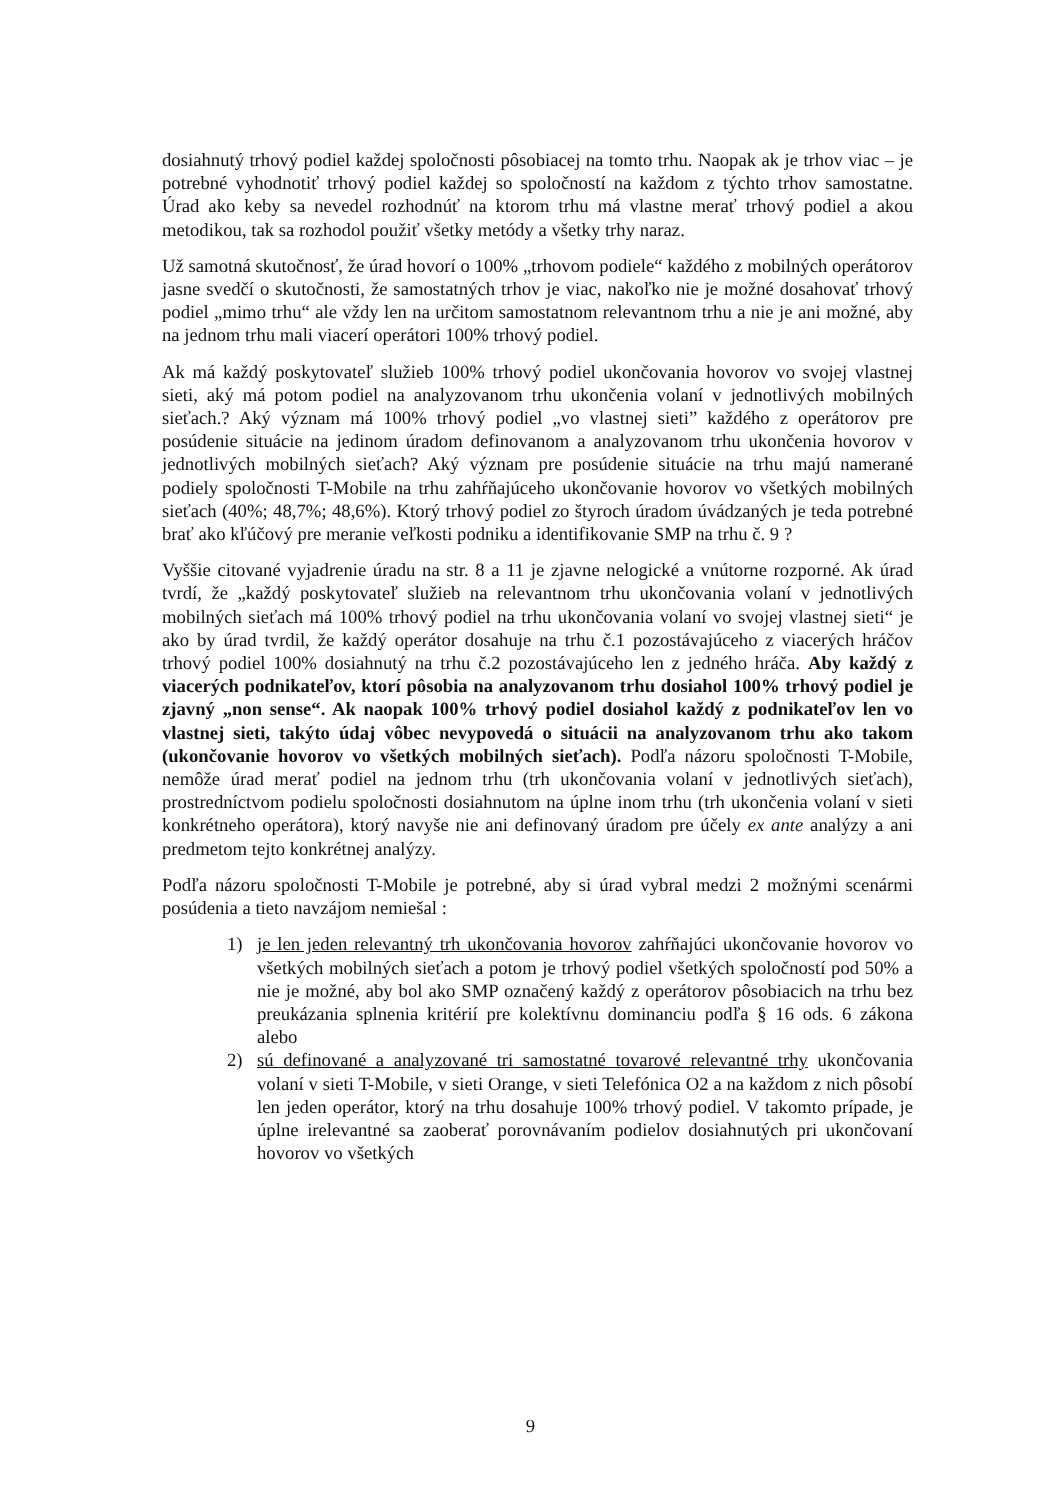dosiahnutý trhový podiel každej spoločnosti pôsobiacej na tomto trhu. Naopak ak je trhov viac – je potrebné vyhodnotiť trhový podiel každej so spoločností na každom z týchto trhov samostatne. Úrad ako keby sa nevedel rozhodnúť na ktorom trhu má vlastne merať trhový podiel a akou metodikou, tak sa rozhodol použiť všetky metódy a všetky trhy naraz.
Už samotná skutočnosť, že úrad hovorí o 100% „trhovom podiele“ každého z mobilných operátorov jasne svedčí o skutočnosti, že samostatných trhov je viac, nakoľko nie je možné dosahovať trhový podiel „mimo trhu“ ale vždy len na určitom samostatnom relevantnom trhu a nie je ani možné, aby na jednom trhu mali viacerí operátori 100% trhový podiel.
Ak má každý poskytovateľ služieb 100% trhový podiel ukončovania hovorov vo svojej vlastnej sieti, aký má potom podiel na analyzovanom trhu ukončenia volaní v jednotlivých mobilných sieťach.? Aký význam má 100% trhový podiel „vo vlastnej sieti” každého z operátorov pre posúdenie situácie na jedinom úradom definovanom a analyzovanom trhu ukončenia hovorov v jednotlivých mobilných sieťach? Aký význam pre posúdenie situácie na trhu majú namerané podiely spoločnosti T-Mobile na trhu zahŕňajúceho ukončovanie hovorov vo všetkých mobilných sieťach (40%; 48,7%; 48,6%). Ktorý trhový podiel zo štyroch úradom úvádzaných je teda potrebné brať ako kľúčový pre meranie veľkosti podniku a identifikovanie SMP na trhu č. 9 ?
Vyššie citované vyjadrenie úradu na str. 8 a 11 je zjavne nelogické a vnútorne rozporné. Ak úrad tvrdí, že „každý poskytovateľ služieb na relevantnom trhu ukončovania volaní v jednotlivých mobilných sieťach má 100% trhový podiel na trhu ukončovania volaní vo svojej vlastnej sieti“ je ako by úrad tvrdil, že každý operátor dosahuje na trhu č.1 pozostávajúceho z viacerých hráčov trhový podiel 100% dosiahnutý na trhu č.2 pozostávajúceho len z jedného hráča. Aby každý z viacerých podnikateľov, ktorí pôsobia na analyzovanom trhu dosiahol 100% trhový podiel je zjavný „non sense“. Ak naopak 100% trhový podiel dosiahol každý z podnikateľov len vo vlastnej sieti, takýto údaj vôbec nevypovedá o situácii na analyzovanom trhu ako takom (ukončovanie hovorov vo všetkých mobilných sieťach). Podľa názoru spoločnosti T-Mobile, nemôže úrad merať podiel na jednom trhu (trh ukončovania volaní v jednotlivých sieťach), prostredníctvom podielu spoločnosti dosiahnutom na úplne inom trhu (trh ukončenia volaní v sieti konkrétneho operátora), ktorý navyše nie ani definovaný úradom pre účely ex ante analýzy a ani predmetom tejto konkrétnej analýzy.
Podľa názoru spoločnosti T-Mobile je potrebné, aby si úrad vybral medzi 2 možnými scenármi posúdenia a tieto navzájom nemiešal :
1) je len jeden relevantný trh ukončovania hovorov zahŕňajúci ukončovanie hovorov vo všetkých mobilných sieťach a potom je trhový podiel všetkých spoločností pod 50% a nie je možné, aby bol ako SMP označený každý z operátorov pôsobiacich na trhu bez preukázania splnenia kritérií pre kolektívnu dominanciu podľa § 16 ods. 6 zákona alebo
2) sú definované a analyzované tri samostatné tovarové relevantné trhy ukončovania volaní v sieti T-Mobile, v sieti Orange, v sieti Telefónica O2 a na každom z nich pôsobí len jeden operátor, ktorý na trhu dosahuje 100% trhový podiel. V takomto prípade, je úplne irelevantné sa zaoberať porovnávaním podielov dosiahnutých pri ukončovaní hovorov vo všetkých
9